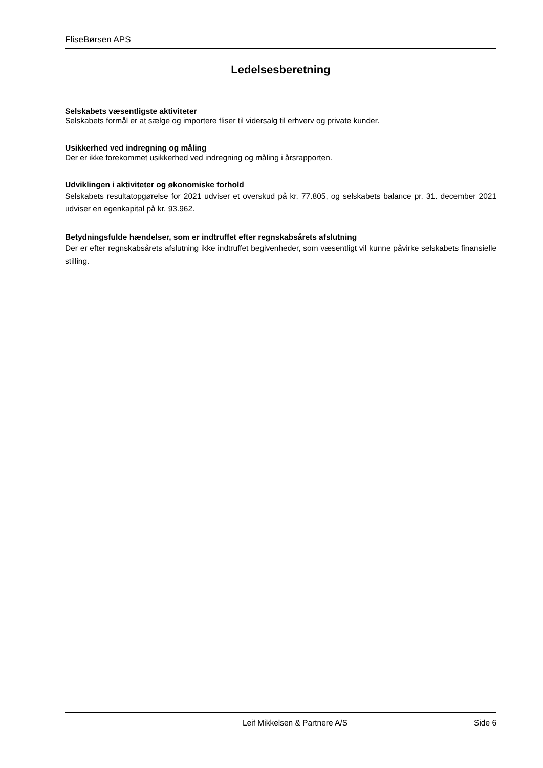FliseBørsen APS
Ledelsesberetning
Selskabets væsentligste aktiviteter
Selskabets formål er at sælge og importere fliser til vidersalg til erhverv og private kunder.
Usikkerhed ved indregning og måling
Der er ikke forekommet usikkerhed ved indregning og måling i årsrapporten.
Udviklingen i aktiviteter og økonomiske forhold
Selskabets resultatopgørelse for 2021 udviser et overskud på kr. 77.805, og selskabets balance pr. 31. december 2021 udviser en egenkapital på kr. 93.962.
Betydningsfulde hændelser, som er indtruffet efter regnskabsårets afslutning
Der er efter regnskabsårets afslutning ikke indtruffet begivenheder, som væsentligt vil kunne påvirke selskabets finansielle stilling.
Leif Mikkelsen & Partnere A/S Side 6